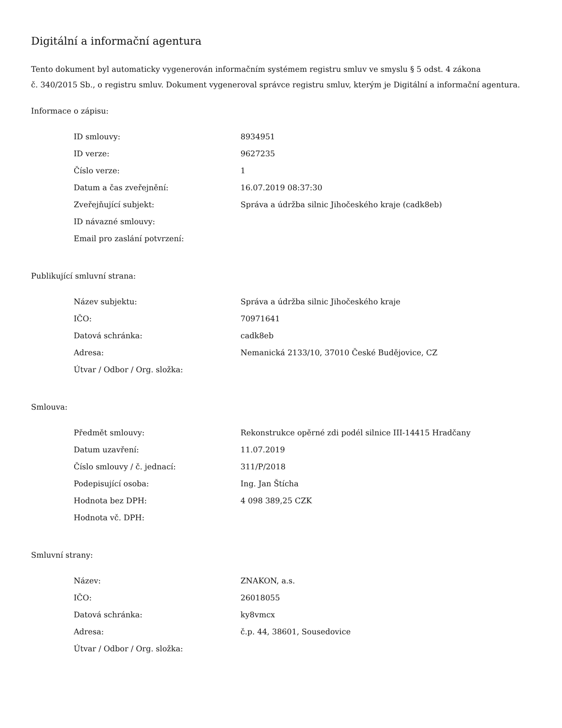Digitální a informační agentura
Tento dokument byl automaticky vygenerován informačním systémem registru smluv ve smyslu § 5 odst. 4 zákona
č. 340/2015 Sb., o registru smluv. Dokument vygeneroval správce registru smluv, kterým je Digitální a informační agentura.
Informace o zápisu:
| ID smlouvy: | 8934951 |
| ID verze: | 9627235 |
| Číslo verze: | 1 |
| Datum a čas zveřejnění: | 16.07.2019 08:37:30 |
| Zveřejňující subjekt: | Správa a údržba silnic Jihočeského kraje (cadk8eb) |
| ID návazné smlouvy: | |
| Email pro zaslání potvrzení: | |
Publikující smluvní strana:
| Název subjektu: | Správa a údržba silnic Jihočeského kraje |
| IČO: | 70971641 |
| Datová schránka: | cadk8eb |
| Adresa: | Nemanická 2133/10, 37010 České Budějovice, CZ |
| Útvar / Odbor / Org. složka: | |
Smlouva:
| Předmět smlouvy: | Rekonstrukce opěrné zdi podél silnice III-14415 Hradčany |
| Datum uzavření: | 11.07.2019 |
| Číslo smlouvy / č. jednací: | 311/P/2018 |
| Podepisující osoba: | Ing. Jan Štícha |
| Hodnota bez DPH: | 4 098 389,25 CZK |
| Hodnota vč. DPH: | |
Smluvní strany:
| Název: | ZNAKON, a.s. |
| IČO: | 26018055 |
| Datová schránka: | ky8vmcx |
| Adresa: | č.p. 44, 38601, Sousedovice |
| Útvar / Odbor / Org. složka: | |